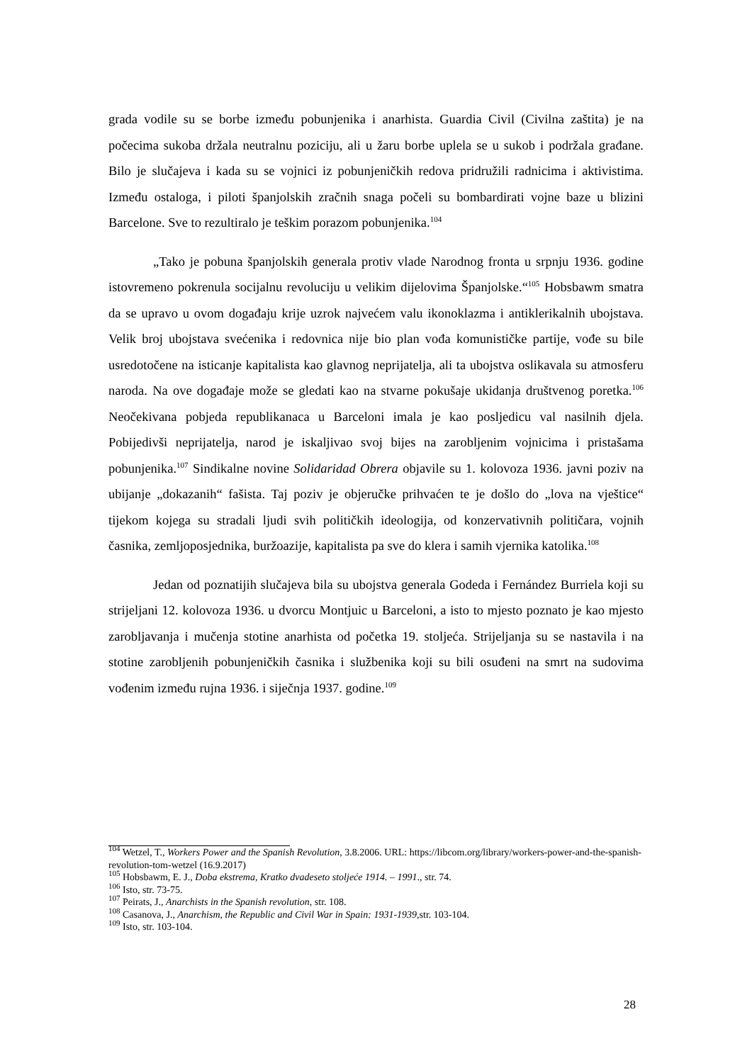grada vodile su se borbe između pobunjenika i anarhista. Guardia Civil (Civilna zaštita) je na počecima sukoba držala neutralnu poziciju, ali u žaru borbe uplela se u sukob i podržala građane. Bilo je slučajeva i kada su se vojnici iz pobunjeničkih redova pridružili radnicima i aktivistima. Između ostaloga, i piloti španjolskih zračnih snaga počeli su bombardirati vojne baze u blizini Barcelone. Sve to rezultiralo je teškim porazom pobunjenika.<sup>104</sup>
„Tako je pobuna španjolskih generala protiv vlade Narodnog fronta u srpnju 1936. godine istovremeno pokrenula socijalnu revoluciju u velikim dijelovima Španjolske.“<sup>105</sup> Hobsbawm smatra da se upravo u ovom događaju krije uzrok najvećem valu ikonoklazma i antiklerikalnih ubojstava. Velik broj ubojstava svećenika i redovnica nije bio plan vođa komunističke partije, vođe su bile usredotočene na isticanje kapitalista kao glavnog neprijatelja, ali ta ubojstva oslikavala su atmosferu naroda. Na ove događaje može se gledati kao na stvarne pokušaje ukidanja društvenog poretka.<sup>106</sup> Neočekivana pobjeda republikanaca u Barceloni imala je kao posljedicu val nasilnih djela. Pobijedivši neprijatelja, narod je iskaljivao svoj bijes na zarobljenim vojnicima i pristašama pobunjenika.<sup>107</sup> Sindikalne novine Solidaridad Obrera objavile su 1. kolovoza 1936. javni poziv na ubijanje „dokazanih“ fašista. Taj poziv je objeručke prihvaćen te je došlo do „lova na vještice“ tijekom kojega su stradali ljudi svih političkih ideologija, od konzervativnih političara, vojnih časnika, zemljoposjednika, buržoazije, kapitalista pa sve do klera i samih vjernika katolika.<sup>108</sup>
Jedan od poznatijih slučajeva bila su ubojstva generala Godeda i Fernández Burriela koji su strijeljani 12. kolovoza 1936. u dvorcu Montjuic u Barceloni, a isto to mjesto poznato je kao mjesto zarobljavanja i mučenja stotine anarhista od početka 19. stoljeća. Strijeljanja su se nastavila i na stotine zarobljenih pobunjeničkih časnika i službenika koji su bili osuđeni na smrt na sudovima vođenim između rujna 1936. i siječnja 1937. godine.<sup>109</sup>
<sup>104</sup> Wetzel, T., Workers Power and the Spanish Revolution, 3.8.2006. URL: https://libcom.org/library/workers-power-and-the-spanish-revolution-tom-wetzel (16.9.2017)
<sup>105</sup> Hobsbawm, E. J., Doba ekstrema, Kratko dvadeseto stoljeće 1914. – 1991., str. 74.
<sup>106</sup> Isto, str. 73-75.
<sup>107</sup> Peirats, J., Anarchists in the Spanish revolution, str. 108.
<sup>108</sup> Casanova, J., Anarchism, the Republic and Civil War in Spain: 1931-1939, str. 103-104.
<sup>109</sup> Isto, str. 103-104.
28